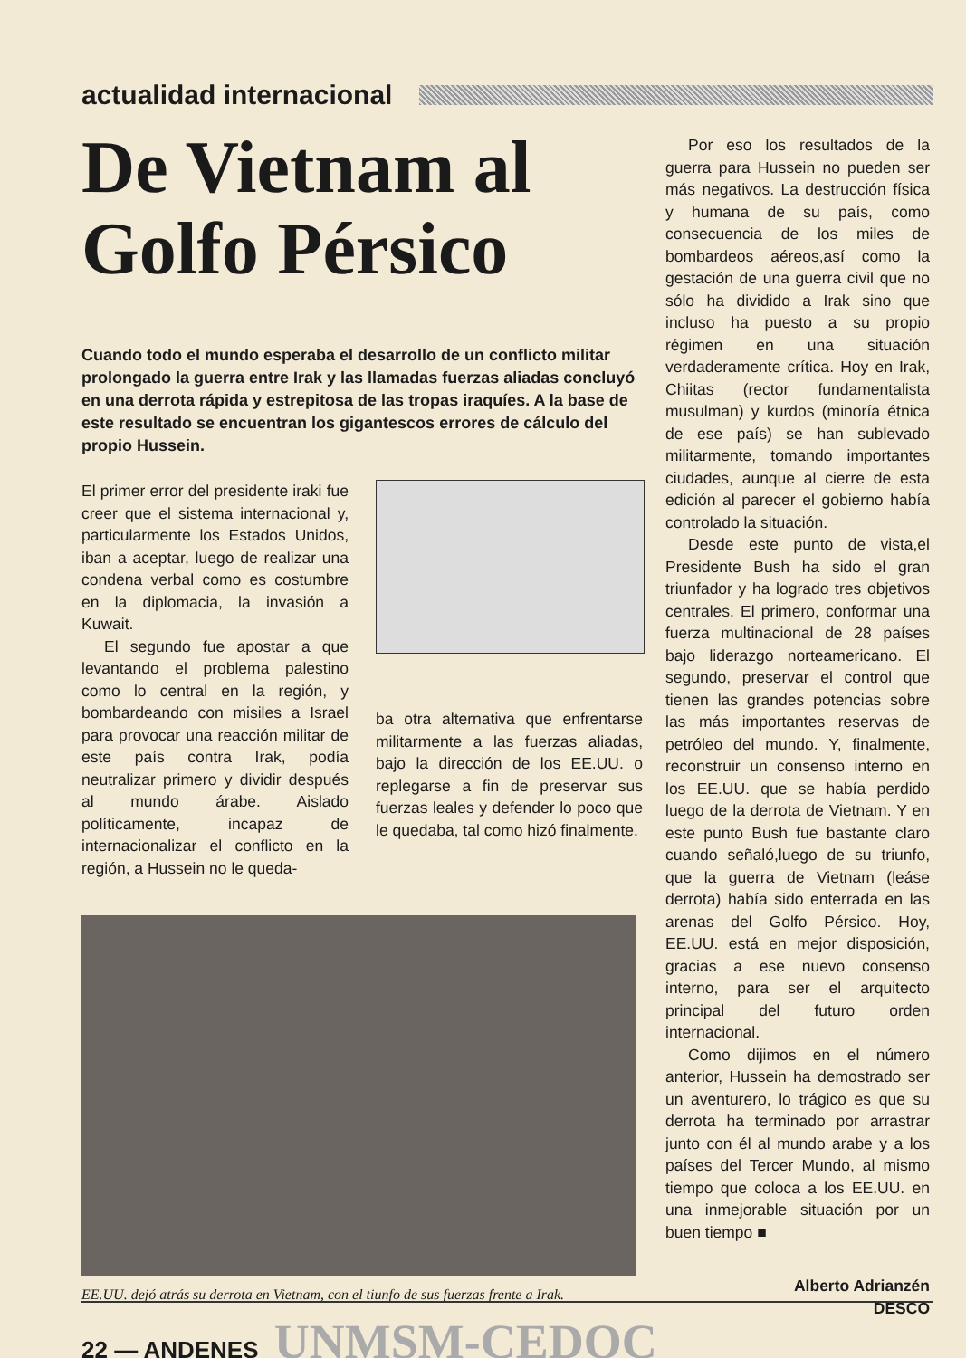actualidad internacional
De Vietnam al Golfo Pérsico
Cuando todo el mundo esperaba el desarrollo de un conflicto militar prolongado la guerra entre Irak y las llamadas fuerzas aliadas concluyó en una derrota rápida y estrepitosa de las tropas iraquíes. A la base de este resultado se encuentran los gigantescos errores de cálculo del propio Hussein.
El primer error del presidente iraki fue creer que el sistema internacional y, particularmente los Estados Unidos, iban a aceptar, luego de realizar una condena verbal como es costumbre en la diplomacia, la invasión a Kuwait.
El segundo fue apostar a que levantando el problema palestino como lo central en la región, y bombardeando con misiles a Israel para provocar una reacción militar de este país contra Irak, podía neutralizar primero y dividir después al mundo árabe. Aislado políticamente, incapaz de internacionalizar el conflicto en la región, a Hussein no le queda-
ba otra alternativa que enfrentarse militarmente a las fuerzas aliadas, bajo la dirección de los EE.UU. o replegarse a fin de preservar sus fuerzas leales y defender lo poco que le quedaba, tal como hizó finalmente.
EE.UU. dejó atrás su derrota en Vietnam, con el tiunfo de sus fuerzas frente a Irak.
Por eso los resultados de la guerra para Hussein no pueden ser más negativos. La destrucción física y humana de su país, como consecuencia de los miles de bombardeos aéreos,así como la gestación de una guerra civil que no sólo ha dividido a Irak sino que incluso ha puesto a su propio régimen en una situación verdaderamente crítica. Hoy en Irak, Chiitas (rector fundamentalista musulman) y kurdos (minoría étnica de ese país) se han sublevado militarmente, tomando importantes ciudades, aunque al cierre de esta edición al parecer el gobierno había controlado la situación.
Desde este punto de vista,el Presidente Bush ha sido el gran triunfador y ha logrado tres objetivos centrales. El primero, conformar una fuerza multinacional de 28 países bajo liderazgo norteamericano. El segundo, preservar el control que tienen las grandes potencias sobre las más importantes reservas de petróleo del mundo. Y, finalmente, reconstruir un consenso interno en los EE.UU. que se había perdido luego de la derrota de Vietnam. Y en este punto Bush fue bastante claro cuando señaló,luego de su triunfo, que la guerra de Vietnam (leáse derrota) había sido enterrada en las arenas del Golfo Pérsico. Hoy, EE.UU. está en mejor disposición, gracias a ese nuevo consenso interno, para ser el arquitecto principal del futuro orden internacional.
Como dijimos en el número anterior, Hussein ha demostrado ser un aventurero, lo trágico es que su derrota ha terminado por arrastrar junto con él al mundo arabe y a los países del Tercer Mundo, al mismo tiempo que coloca a los EE.UU. en una inmejorable situación por un buen tiempo ■
Alberto Adrianzén
DESCO
22 — ANDENES UNMSM-CEDOC